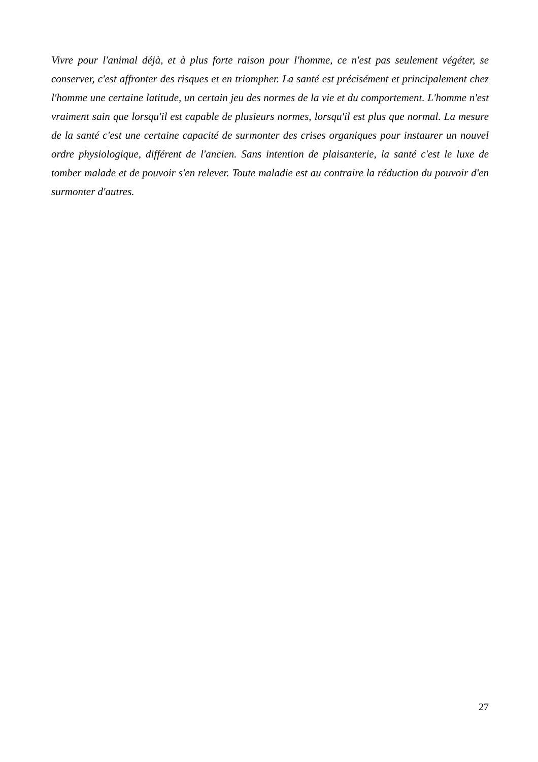Vivre pour l'animal déjà, et à plus forte raison pour l'homme, ce n'est pas seulement végéter, se conserver, c'est affronter des risques et en triompher. La santé est précisément et principalement chez l'homme une certaine latitude, un certain jeu des normes de la vie et du comportement. L'homme n'est vraiment sain que lorsqu'il est capable de plusieurs normes, lorsqu'il est plus que normal. La mesure de la santé c'est une certaine capacité de surmonter des crises organiques pour instaurer un nouvel ordre physiologique, différent de l'ancien. Sans intention de plaisanterie, la santé c'est le luxe de tomber malade et de pouvoir s'en relever. Toute maladie est au contraire la réduction du pouvoir d'en surmonter d'autres.
27